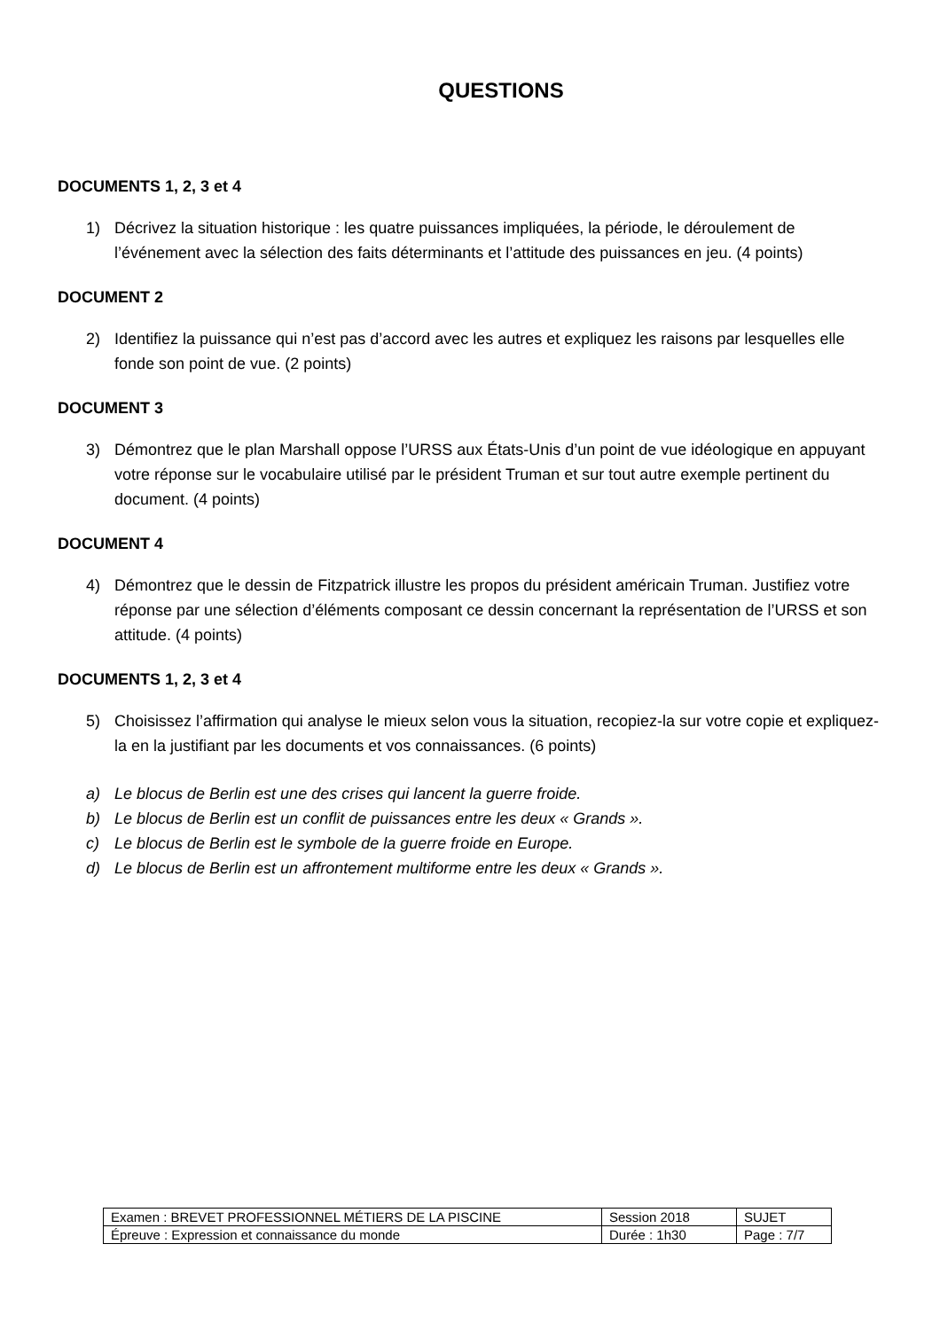QUESTIONS
DOCUMENTS 1, 2, 3 et 4
1) Décrivez la situation historique : les quatre puissances impliquées, la période, le déroulement de l’événement avec la sélection des faits déterminants et l’attitude des puissances en jeu. (4 points)
DOCUMENT 2
2) Identifiez la puissance qui n’est pas d’accord avec les autres et expliquez les raisons par lesquelles elle fonde son point de vue. (2 points)
DOCUMENT 3
3) Démontrez que le plan Marshall oppose l’URSS aux États-Unis d’un point de vue idéologique en appuyant votre réponse sur le vocabulaire utilisé par le président Truman et sur tout autre exemple pertinent du document. (4 points)
DOCUMENT 4
4) Démontrez que le dessin de Fitzpatrick illustre les propos du président américain Truman. Justifiez votre réponse par une sélection d’éléments composant ce dessin concernant la représentation de l’URSS et son attitude. (4 points)
DOCUMENTS 1, 2, 3 et 4
5) Choisissez l’affirmation qui analyse le mieux selon vous la situation, recopiez-la sur votre copie et expliquez-la en la justifiant par les documents et vos connaissances. (6 points)
a) Le blocus de Berlin est une des crises qui lancent la guerre froide.
b) Le blocus de Berlin est un conflit de puissances entre les deux « Grands ».
c) Le blocus de Berlin est le symbole de la guerre froide en Europe.
d) Le blocus de Berlin est un affrontement multiforme entre les deux « Grands ».
| Examen : BREVET PROFESSIONNEL MÉTIERS DE LA PISCINE | Session 2018 | SUJET |
| Épreuve : Expression et connaissance du monde | Durée : 1h30 | Page : 7/7 |